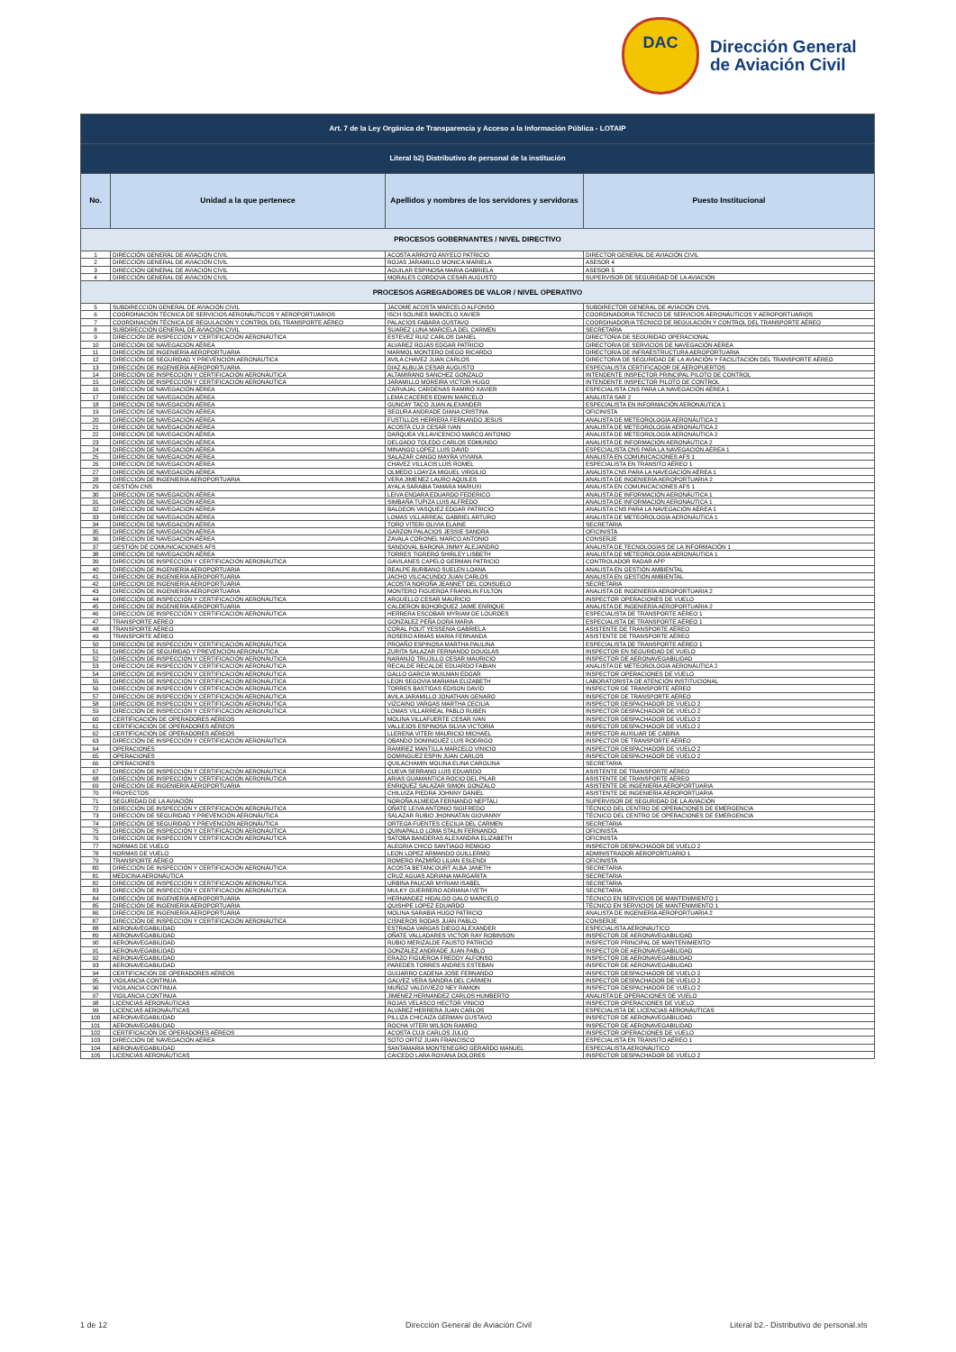DAC
Dirección General
de Aviación Civil
| Art. 7 de la Ley Orgánica de Transparencia y Acceso a la Información Pública - LOTAIP | | | |
| Literal b2) Distributivo de personal de la institución | | | |
| No. | Unidad a la que pertenece | Apellidos y nombres de los servidores y servidoras | Puesto Institucional |
| PROCESOS GOBERNANTES / NIVEL DIRECTIVO | | | |
| 1 | DIRECCIÓN GENERAL DE AVIACIÓN CIVIL | ACOSTA ARROYO ANYELO PATRICIO | DIRECTOR GENERAL DE AVIACIÓN CIVIL |
| 2 | DIRECCIÓN GENERAL DE AVIACIÓN CIVIL | ROJAS JARAMILLO MONICA MARIELA | ASESOR 4 |
| 3 | DIRECCIÓN GENERAL DE AVIACIÓN CIVIL | AGUILAR ESPINOSA MARIA GABRIELA | ASESOR 5 |
| 4 | DIRECCIÓN GENERAL DE AVIACIÓN CIVIL | MORALES CORDOVA CESAR AUGUSTO | SUPERVISOR DE SEGURIDAD DE LA AVIACIÓN |
| PROCESOS AGREGADORES DE VALOR / NIVEL OPERATIVO | | | |
| 5 | SUBDIRECCIÓN GENERAL DE AVIACIÓN CIVIL | JACOME ACOSTA MARCELO ALFONSO | SUBDIRECTOR GENERAL DE AVIACIÓN CIVIL |
| 6 | COORDINACIÓN TÉCNICA DE SERVICIOS AERONÁUTICOS Y AEROPORTUARIOS | ISCH SOLINES MARCELO XAVIER | COORDINADOR/A TÉCNICO DE SERVICIOS AERONÁUTICOS Y AEROPORTUARIOS |
| 7 | COORDINACIÓN TÉCNICA DE REGULACIÓN Y CONTROL DEL TRANSPORTE AÉREO | PALACIOS FABARA GUSTAVO | COORDINADOR/A TÉCNICO DE REGULACIÓN Y CONTROL DEL TRANSPORTE AÉREO |
| 8 | SUBDIRECCIÓN GENERAL DE AVIACIÓN CIVIL | SUAREZ LUNA MARCELA DEL CARMEN | SECRETARIA |
| 9 | DIRECCIÓN DE INSPECCIÓN Y CERTIFICACIÓN AERONÁUTICA | ESTEVEZ RUIZ CARLOS DANIEL | DIRECTOR/A DE SEGURIDAD OPERACIONAL |
| 10 | DIRECCIÓN DE NAVEGACIÓN AÉREA | ALVAREZ ROJAS EDGAR PATRICIO | DIRECTOR/A DE SERVICIOS DE NAVEGACIÓN AÉREA |
| 11 | DIRECCIÓN DE INGENIERÍA AEROPORTUARIA | MARMOL MONTERO DIEGO RICARDO | DIRECTOR/A DE INFRAESTRUCTURA AEROPORTUARIA |
| 12 | DIRECCIÓN DE SEGURIDAD Y PREVENCIÓN AERONÁUTICA | AVILA CHAVEZ JUAN CARLOS | DIRECTOR/A DE SEGURIDAD DE LA AVIACIÓN Y FACILITACIÓN DEL TRANSPORTE AÉREO |
| 13 | DIRECCIÓN DE INGENIERÍA AEROPORTUARIA | DIAZ ALBUJA CESAR AUGUSTO | ESPECIALISTA CERTIFICADOR DE AEROPUERTOS |
| 14 | DIRECCIÓN DE INSPECCIÓN Y CERTIFICACIÓN AERONÁUTICA | ALTAMIRANO SANCHEZ GONZALO | INTENDENTE INSPECTOR PRINCIPAL PILOTO DE CONTROL |
| 15 | DIRECCIÓN DE INSPECCIÓN Y CERTIFICACIÓN AERONÁUTICA | JARAMILLO MOREIRA VICTOR HUGO | INTENDENTE INSPECTOR PILOTO DE CONTROL |
| 16 | DIRECCIÓN DE NAVEGACIÓN AÉREA | CARVAJAL CARDENAS RAMIRO XAVIER | ESPECIALISTA CNS PARA LA NAVEGACIÓN AÉREA 1 |
| 17 | DIRECCIÓN DE NAVEGACIÓN AÉREA | LEMA CACERES EDWIN MARCELO | ANALISTA SAR 2 |
| 18 | DIRECCIÓN DE NAVEGACIÓN AÉREA | GUNCAY TACO JUAN ALEXANDER | ESPECIALISTA EN INFORMACIÓN AERONÁUTICA 1 |
| 19 | DIRECCIÓN DE NAVEGACIÓN AÉREA | SEGURA ANDRADE DIANA CRISTINA | OFICINISTA |
| 20 | DIRECCIÓN DE NAVEGACIÓN AÉREA | FUSTILLOS HERRERA FERNANDO JESUS | ANALISTA DE METEOROLOGÍA AERONÁUTICA 2 |
| 21 | DIRECCIÓN DE NAVEGACIÓN AÉREA | ACOSTA CUJI CESAR IVAN | ANALISTA DE METEOROLOGÍA AERONÁUTICA 2 |
| 22 | DIRECCIÓN DE NAVEGACIÓN AÉREA | DARQUEA VILLAVICENCIO MARCO ANTONIO | ANALISTA DE METEOROLOGÍA AERONÁUTICA 2 |
| 23 | DIRECCIÓN DE NAVEGACIÓN AÉREA | DELGADO TOLEDO CARLOS EDMUNDO | ANALISTA DE INFORMACIÓN AERONÁUTICA 2 |
| 24 | DIRECCIÓN DE NAVEGACIÓN AÉREA | MINANGO LOPEZ LUIS DAVID | ESPECIALISTA CNS PARA LA NAVEGACIÓN AÉREA 1 |
| 25 | DIRECCIÓN DE NAVEGACIÓN AÉREA | SALAZAR CANGO MAYRA VIVIANA | ANALISTA EN COMUNICACIONES AFS 1 |
| 26 | DIRECCIÓN DE NAVEGACIÓN AÉREA | CHAVEZ VILLACIS LUIS ROMEL | ESPECIALISTA EN TRÁNSITO AÉREO 1 |
| 27 | DIRECCIÓN DE NAVEGACIÓN AÉREA | OLMEDO LOAYZA MIGUEL VIRGILIO | ANALISTA CNS PARA LA NAVEGACIÓN AÉREA 1 |
| 28 | DIRECCIÓN DE INGENIERÍA AEROPORTUARIA | VERA JIMENEZ LAURO AQUILES | ANALISTA DE INGENIERÍA AEROPORTUARIA 2 |
| 29 | GESTIÓN CNS | AYALA SARABIA TAMARA MARIUXI | ANALISTA EN COMUNICACIONES AFS 1 |
| 30 | DIRECCIÓN DE NAVEGACIÓN AÉREA | LEIVA ENDARA EDUARDO FEDERICO | ANALISTA DE INFORMACIÓN AERONÁUTICA 1 |
| 31 | DIRECCIÓN DE NAVEGACIÓN AÉREA | SIMBAÑA TUPIZA LUIS ALFREDO | ANALISTA DE INFORMACIÓN AERONÁUTICA 1 |
| 32 | DIRECCIÓN DE NAVEGACIÓN AÉREA | BALDEON VASQUEZ EDGAR PATRICIO | ANALISTA CNS PARA LA NAVEGACIÓN AÉREA 1 |
| 33 | DIRECCIÓN DE NAVEGACIÓN AÉREA | LOMAS VILLARREAL GABRIEL ARTURO | ANALISTA DE METEOROLOGÍA AERONÁUTICA 1 |
| 34 | DIRECCIÓN DE NAVEGACIÓN AÉREA | TORO VITERI OLIVIA ELAINE | SECRETARIA |
| 35 | DIRECCIÓN DE NAVEGACIÓN AÉREA | GARZON PALACIOS JESSIE SANDRA | OFICINISTA |
| 36 | DIRECCIÓN DE NAVEGACIÓN AÉREA | ZAVALA CORONEL MARCO ANTONIO | CONSERJE |
| 37 | GESTIÓN DE COMUNICACIONES AFS | SANDOVAL BARONA JIMMY ALEJANDRO | ANALISTA DE TECNOLOGÍAS DE LA INFORMACIÓN 1 |
| 38 | DIRECCIÓN DE NAVEGACIÓN AÉREA | TORRES TIGRERO SHIRLEY LISBETH | ANALISTA DE METEOROLOGÍA AERONÁUTICA 1 |
| 39 | DIRECCIÓN DE INSPECCIÓN Y CERTIFICACIÓN AERONÁUTICA | GAVILANES CAPELO GERMAN PATRICIO | CONTROLADOR RADAR APP |
| 40 | DIRECCIÓN DE INGENIERÍA AEROPORTUARIA | REALPE BURBANO SUELEN LOANA | ANALISTA EN GESTIÓN AMBIENTAL |
| 41 | DIRECCIÓN DE INGENIERÍA AEROPORTUARIA | JACHO VILCACUNDO JUAN CARLOS | ANALISTA EN GESTIÓN AMBIENTAL |
| 42 | DIRECCIÓN DE INGENIERÍA AEROPORTUARIA | ACOSTA NOROÑA JEANNET DEL CONSUELO | SECRETARIA |
| 43 | DIRECCIÓN DE INGENIERÍA AEROPORTUARIA | MONTERO FIGUEROA FRANKLIN FULTON | ANALISTA DE INGENIERÍA AEROPORTUARIA 2 |
| 44 | DIRECCIÓN DE INSPECCIÓN Y CERTIFICACIÓN AERONÁUTICA | ARGUELLO CESAR MAURICIO | INSPECTOR OPERACIONES DE VUELO |
| 45 | DIRECCIÓN DE INGENIERÍA AEROPORTUARIA | CALDERON BOHORQUEZ JAIME ENRIQUE | ANALISTA DE INGENIERÍA AEROPORTUARIA 2 |
| 46 | DIRECCIÓN DE INSPECCIÓN Y CERTIFICACIÓN AERONÁUTICA | HERRERA ESCOBAR MYRIAM DE LOURDES | ESPECIALISTA DE TRANSPORTE AÉREO 1 |
| 47 | TRANSPORTE AÉREO | GONZALEZ PEÑA DORA MARIA | ESPECIALISTA DE TRANSPORTE AÉREO 1 |
| 48 | TRANSPORTE AÉREO | CORAL POLIT YESSENIA GABRIELA | ASISTENTE DE TRANSPORTE AÉREO |
| 49 | TRANSPORTE AÉREO | ROSERO ARMAS MARIA FERNANDA | ASISTENTE DE TRANSPORTE AÉREO |
| 50 | DIRECCIÓN DE INSPECCIÓN Y CERTIFICACIÓN AERONÁUTICA | PROAÑO ESPINOSA MARTHA PAULINA | ESPECIALISTA DE TRANSPORTE AÉREO 1 |
| 51 | DIRECCIÓN DE SEGURIDAD Y PREVENCIÓN AERONÁUTICA | ZURITA SALAZAR FERNANDO DOUGLAS | INSPECTOR EN SEGURIDAD DE VUELO |
| 52 | DIRECCIÓN DE INSPECCIÓN Y CERTIFICACIÓN AERONÁUTICA | NARANJO TRUJILLO CESAR MAURICIO | INSPECTOR DE AERONAVEGABILIDAD |
| 53 | DIRECCIÓN DE INSPECCIÓN Y CERTIFICACIÓN AERONÁUTICA | RECALDE RECALDE EDUARDO FABIAN | ANALISTA DE METEOROLOGÍA AERONÁUTICA 2 |
| 54 | DIRECCIÓN DE INSPECCIÓN Y CERTIFICACIÓN AERONÁUTICA | GALLO GARCIA WUILMAN EDGAR | INSPECTOR OPERACIONES DE VUELO |
| 55 | DIRECCIÓN DE INSPECCIÓN Y CERTIFICACIÓN AERONÁUTICA | LEON SEGOVIA MARIANA ELIZABETH | LABORATORISTA DE ATENCIÓN INSTITUCIONAL |
| 56 | DIRECCIÓN DE INSPECCIÓN Y CERTIFICACIÓN AERONÁUTICA | TORRES BASTIDAS EDISON DAVID | INSPECTOR DE TRANSPORTE AÉREO |
| 57 | DIRECCIÓN DE INSPECCIÓN Y CERTIFICACIÓN AERONÁUTICA | AVILA JARAMILLO JONATHAN GENARO | INSPECTOR DE TRANSPORTE AÉREO |
| 58 | DIRECCIÓN DE INSPECCIÓN Y CERTIFICACIÓN AERONÁUTICA | VIZCAINO VARGAS MARTHA CECILIA | INSPECTOR DESPACHADOR DE VUELO 2 |
| 59 | DIRECCIÓN DE INSPECCIÓN Y CERTIFICACIÓN AERONÁUTICA | LOMAS VILLARREAL PABLO RUBEN | INSPECTOR DESPACHADOR DE VUELO 2 |
| 60 | CERTIFICACIÓN DE OPERADORES AÉREOS | MOLINA VILLAFUERTE CESAR IVAN | INSPECTOR DESPACHADOR DE VUELO 2 |
| 61 | CERTIFICACIÓN DE OPERADORES AÉREOS | VALLEJOS ESPINOSA SILVIA VICTORIA | INSPECTOR DESPACHADOR DE VUELO 2 |
| 62 | CERTIFICACIÓN DE OPERADORES AÉREOS | LLERENA VITERI MAURICIO MICHAEL | INSPECTOR AUXILIAR DE CABINA |
| 63 | DIRECCIÓN DE INSPECCIÓN Y CERTIFICACIÓN AERONÁUTICA | OBANDO DOMINGUEZ LUIS RODRIGO | INSPECTOR DE TRANSPORTE AÉREO |
| 64 | OPERACIONES | RAMIREZ MANTILLA MARCELO VINICIO | INSPECTOR DESPACHADOR DE VUELO 2 |
| 65 | OPERACIONES | DOMINGUEZ ESPIN JUAN CARLOS | INSPECTOR DESPACHADOR DE VUELO 2 |
| 66 | OPERACIONES | QUILACHAMIN MOLINA ELINA CAROLINA | SECRETARIA |
| 67 | DIRECCIÓN DE INSPECCIÓN Y CERTIFICACIÓN AERONÁUTICA | CUEVA SERRANO LUIS EDUARDO | ASISTENTE DE TRANSPORTE AÉREO |
| 68 | DIRECCIÓN DE INSPECCIÓN Y CERTIFICACIÓN AERONÁUTICA | ARIAS GUAMANTICA ROCIO DEL PILAR | ASISTENTE DE TRANSPORTE AÉREO |
| 69 | DIRECCIÓN DE INGENIERÍA AEROPORTUARIA | ENRIQUEZ SALAZAR SIMON GONZALO | ASISTENTE DE INGENIERÍA AEROPORTUARIA |
| 70 | PROYECTOS | CHILUIZA PIEDRA JOHNNY DANIEL | ASISTENTE DE INGENIERÍA AEROPORTUARIA |
| 71 | SEGURIDAD DE LA AVIACIÓN | NOROÑA ALMEIDA FERNANDO NEPTALI | SUPERVISOR DE SEGURIDAD DE LA AVIACIÓN |
| 72 | DIRECCIÓN DE INSPECCIÓN Y CERTIFICACIÓN AERONÁUTICA | OÑATE LEIVA ANTONIO SIGIFREDO | TÉCNICO DEL CENTRO DE OPERACIONES DE EMERGENCIA |
| 73 | DIRECCIÓN DE SEGURIDAD Y PREVENCIÓN AERONÁUTICA | SALAZAR RUBIO JHONNATAN GIOVANNY | TÉCNICO DEL CENTRO DE OPERACIONES DE EMERGENCIA |
| 74 | DIRECCIÓN DE SEGURIDAD Y PREVENCIÓN AERONÁUTICA | ORTEGA FUENTES CECILIA DEL CARMEN | SECRETARIA |
| 75 | DIRECCIÓN DE INSPECCIÓN Y CERTIFICACIÓN AERONÁUTICA | QUINAPALLO LOMA STALIN FERNANDO | OFICINISTA |
| 76 | DIRECCIÓN DE INSPECCIÓN Y CERTIFICACIÓN AERONÁUTICA | SATOBA BANDERAS ALEXANDRA ELIZABETH | OFICINISTA |
| 77 | NORMAS DE VUELO | ALEGRIA CHICO SANTIAGO REMIGIO | INSPECTOR DESPACHADOR DE VUELO 2 |
| 78 | NORMAS DE VUELO | LEON LOPEZ ARMANDO GUILLERMO | ADMINISTRADOR AEROPORTUARIO 1 |
| 79 | TRANSPORTE AÉREO | ROMERO PAZMIÑO LILIAN ESLENDI | OFICINISTA |
| 80 | DIRECCIÓN DE INSPECCIÓN Y CERTIFICACIÓN AERONÁUTICA | ACOSTA BETANCOURT ALBA JANETH | SECRETARIA |
| 81 | MEDICINA AERONÁUTICA | CRUZ AGUAS ADRIANA MARGARITA | SECRETARIA |
| 82 | DIRECCIÓN DE INSPECCIÓN Y CERTIFICACIÓN AERONÁUTICA | URBINA PAUCAR MYRIAM ISABEL | SECRETARIA |
| 83 | DIRECCIÓN DE INSPECCIÓN Y CERTIFICACIÓN AERONÁUTICA | MULKY GUERRERO ADRIANA IVETH | SECRETARIA |
| 84 | DIRECCIÓN DE INGENIERÍA AEROPORTUARIA | HERNANDEZ HIDALGO GALO MARCELO | TÉCNICO EN SERVICIOS DE MANTENIMIENTO 1 |
| 85 | DIRECCIÓN DE INGENIERÍA AEROPORTUARIA | QUISHPE LOPEZ EDUARDO | TÉCNICO EN SERVICIOS DE MANTENIMIENTO 1 |
| 86 | DIRECCIÓN DE INGENIERÍA AEROPORTUARIA | MOLINA SARABIA HUGO PATRICIO | ANALISTA DE INGENIERÍA AEROPORTUARIA 2 |
| 87 | DIRECCIÓN DE INSPECCIÓN Y CERTIFICACIÓN AERONÁUTICA | CISNEROS RODAS JUAN PABLO | CONSERJE |
| 88 | AERONAVEGABILIDAD | ESTRADA VARGAS DIEGO ALEXANDER | ESPECIALISTA AERONÁUTICO |
| 89 | AERONAVEGABILIDAD | OÑATE VALLADARES VICTOR RAY ROBINSON | INSPECTOR DE AERONAVEGABILIDAD |
| 90 | AERONAVEGABILIDAD | RUBIO MERIZALDE FAUSTO PATRICIO | INSPECTOR PRINCIPAL DE MANTENIMIENTO |
| 91 | AERONAVEGABILIDAD | GONZALEZ ANDRADE JUAN PABLO | INSPECTOR DE AERONAVEGABILIDAD |
| 92 | AERONAVEGABILIDAD | ERAZO FIGUEROA FREDDY ALFONSO | INSPECTOR DE AERONAVEGABILIDAD |
| 93 | AERONAVEGABILIDAD | PAREDES TORRES ANDRES ESTEBAN | INSPECTOR DE AERONAVEGABILIDAD |
| 94 | CERTIFICACIÓN DE OPERADORES AÉREOS | GUIJARRO CADENA JOSE FERNANDO | INSPECTOR DESPACHADOR DE VUELO 2 |
| 95 | VIGILANCIA CONTINUA | GALVEZ VERA SANDRA DEL CARMEN | INSPECTOR DESPACHADOR DE VUELO 2 |
| 96 | VIGILANCIA CONTINUA | MUÑOZ VALDIVIEZO NEY RAMON | INSPECTOR DESPACHADOR DE VUELO 2 |
| 97 | VIGILANCIA CONTINUA | JIMENEZ HERNANDEZ CARLOS HUMBERTO | ANALISTA DE OPERACIONES DE VUELO |
| 98 | LICENCIAS AERONÁUTICAS | ROJAS VELASCO HECTOR VINICIO | INSPECTOR OPERACIONES DE VUELO |
| 99 | LICENCIAS AERONÁUTICAS | ALVAREZ HERRERA JUAN CARLOS | ESPECIALISTA DE LICENCIAS AERONÁUTICAS |
| 100 | AERONAVEGABILIDAD | PILLIZA CHICAIZA GERMAN GUSTAVO | INSPECTOR DE AERONAVEGABILIDAD |
| 101 | AERONAVEGABILIDAD | ROCHA VITERI WILSON RAMIRO | INSPECTOR DE AERONAVEGABILIDAD |
| 102 | CERTIFICACIÓN DE OPERADORES AÉREOS | ACOSTA CUJI CARLOS JULIO | INSPECTOR OPERACIONES DE VUELO |
| 103 | DIRECCIÓN DE NAVEGACIÓN AÉREA | SOTO ORTIZ JUAN FRANCISCO | ESPECIALISTA EN TRÁNSITO AÉREO 1 |
| 104 | AERONAVEGABILIDAD | SANTAMARIA MONTENEGRO GERARDO MANUEL | ESPECIALISTA AERONÁUTICO |
| 105 | LICENCIAS AERONÁUTICAS | CAICEDO LARA ROXANA DOLORES | INSPECTOR DESPACHADOR DE VUELO 2 |
1 de 12
Dirección General de Aviación Civil
Literal b2.- Distributivo de personal.xls